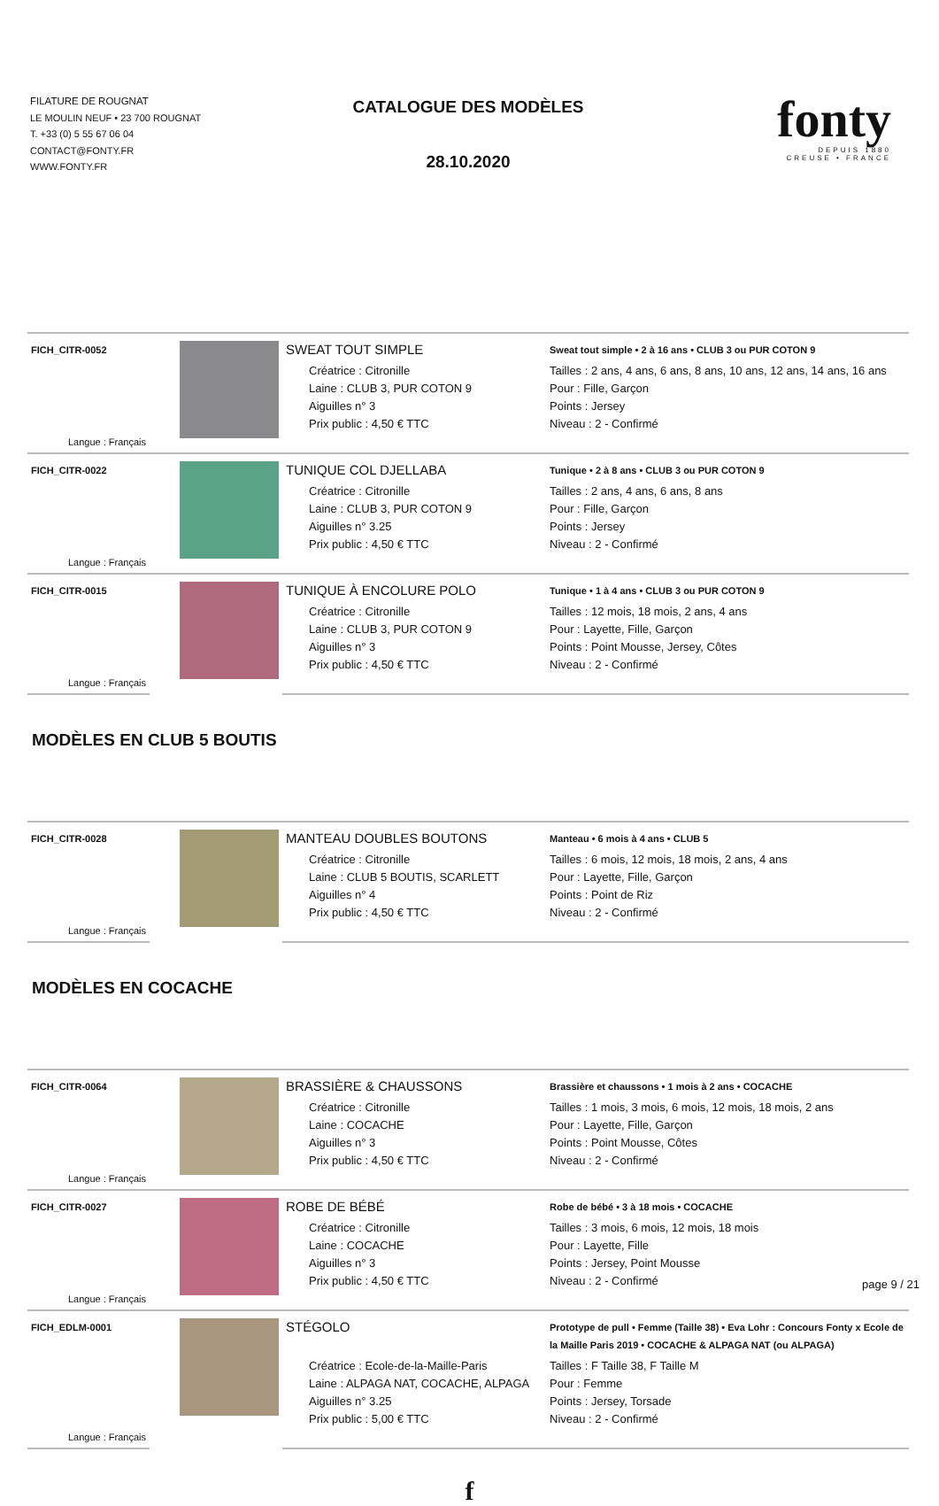FILATURE DE ROUGNAT
LE MOULIN NEUF • 23 700 ROUGNAT
T. +33 (0) 5 55 67 06 04
CONTACT@FONTY.FR
WWW.FONTY.FR
CATALOGUE DES MODÈLES
28.10.2020
fonty
DEPUIS 1880
CREUSE • FRANCE
| FICH_CITR-0052 | | SWEAT TOUT SIMPLE | Sweat tout simple • 2 à 16 ans • CLUB 3 ou PUR COTON 9 |
| Langue : Français | | Créatrice : Citronille Laine : CLUB 3, PUR COTON 9 Aiguilles n° 3 Prix public : 4,50 € TTC | Tailles : 2 ans, 4 ans, 6 ans, 8 ans, 10 ans, 12 ans, 14 ans, 16 ans Pour : Fille, Garçon Points : Jersey Niveau : 2 - Confirmé |
| FICH_CITR-0022 | | TUNIQUE COL DJELLABA | Tunique • 2 à 8 ans • CLUB 3 ou PUR COTON 9 |
| Langue : Français | | Créatrice : Citronille Laine : CLUB 3, PUR COTON 9 Aiguilles n° 3.25 Prix public : 4,50 € TTC | Tailles : 2 ans, 4 ans, 6 ans, 8 ans Pour : Fille, Garçon Points : Jersey Niveau : 2 - Confirmé |
| FICH_CITR-0015 | | TUNIQUE À ENCOLURE POLO | Tunique • 1 à 4 ans • CLUB 3 ou PUR COTON 9 |
| Langue : Français | | Créatrice : Citronille Laine : CLUB 3, PUR COTON 9 Aiguilles n° 3 Prix public : 4,50 € TTC | Tailles : 12 mois, 18 mois, 2 ans, 4 ans Pour : Layette, Fille, Garçon Points : Point Mousse, Jersey, Côtes Niveau : 2 - Confirmé |
MODÈLES EN CLUB 5 BOUTIS
| FICH_CITR-0028 | | MANTEAU DOUBLES BOUTONS | Manteau • 6 mois à 4 ans • CLUB 5 |
| Langue : Français | | Créatrice : Citronille Laine : CLUB 5 BOUTIS, SCARLETT Aiguilles n° 4 Prix public : 4,50 € TTC | Tailles : 6 mois, 12 mois, 18 mois, 2 ans, 4 ans Pour : Layette, Fille, Garçon Points : Point de Riz Niveau : 2 - Confirmé |
MODÈLES EN COCACHE
| FICH_CITR-0064 | | BRASSIÈRE & CHAUSSONS | Brassière et chaussons • 1 mois à 2 ans • COCACHE |
| Langue : Français | | Créatrice : Citronille Laine : COCACHE Aiguilles n° 3 Prix public : 4,50 € TTC | Tailles : 1 mois, 3 mois, 6 mois, 12 mois, 18 mois, 2 ans Pour : Layette, Fille, Garçon Points : Point Mousse, Côtes Niveau : 2 - Confirmé |
| FICH_CITR-0027 | | ROBE DE BÉBÉ | Robe de bébé • 3 à 18 mois • COCACHE |
| Langue : Français | | Créatrice : Citronille Laine : COCACHE Aiguilles n° 3 Prix public : 4,50 € TTC | Tailles : 3 mois, 6 mois, 12 mois, 18 mois Pour : Layette, Fille Points : Jersey, Point Mousse Niveau : 2 - Confirmé |
| FICH_EDLM-0001 | | STÉGOLO | Prototype de pull • Femme (Taille 38) • Eva Lohr : Concours Fonty x Ecole de la Maille Paris 2019 • COCACHE & ALPAGA NAT (ou ALPAGA) |
| Langue : Français | | Créatrice : Ecole-de-la-Maille-Paris Laine : ALPAGA NAT, COCACHE, ALPAGA Aiguilles n° 3.25 Prix public : 5,00 € TTC | Tailles : F Taille 38, F Taille M Pour : Femme Points : Jersey, Torsade Niveau : 2 - Confirmé |
f
page 9 / 21